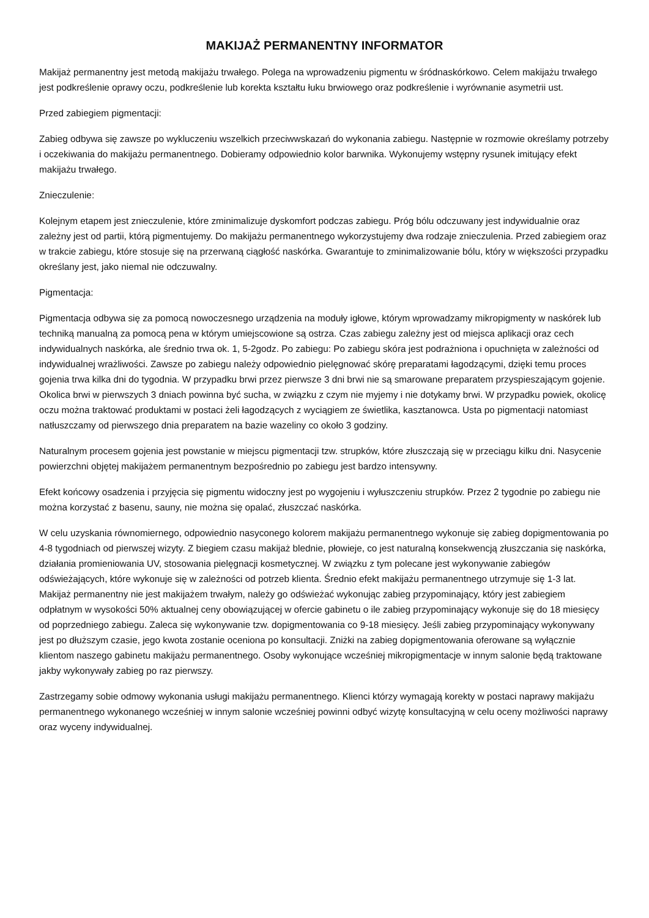MAKIJAŻ PERMANENTNY INFORMATOR
Makijaż permanentny jest metodą makijażu trwałego. Polega na wprowadzeniu pigmentu w śródnaskórkowo. Celem makijażu trwałego jest podkreślenie oprawy oczu, podkreślenie lub korekta kształtu łuku brwiowego oraz podkreślenie i wyrównanie asymetrii ust.
Przed zabiegiem pigmentacji:
Zabieg odbywa się zawsze po wykluczeniu wszelkich przeciwwskazań do wykonania zabiegu. Następnie w rozmowie określamy potrzeby i oczekiwania do makijażu permanentnego. Dobieramy odpowiednio kolor barwnika. Wykonujemy wstępny rysunek imitujący efekt makijażu trwałego.
Znieczulenie:
Kolejnym etapem jest znieczulenie, które zminimalizuje dyskomfort podczas zabiegu. Próg bólu odczuwany jest indywidualnie oraz zależny jest od partii, którą pigmentujemy. Do makijażu permanentnego wykorzystujemy dwa rodzaje znieczulenia. Przed zabiegiem oraz w trakcie zabiegu, które stosuje się na przerwaną ciągłość naskórka. Gwarantuje to zminimalizowanie bólu, który w większości przypadku określany jest, jako niemal nie odczuwalny.
Pigmentacja:
Pigmentacja odbywa się za pomocą nowoczesnego urządzenia na moduły igłowe, którym wprowadzamy mikropigmenty w naskórek lub techniką manualną za pomocą pena w którym umiejscowione są ostrza. Czas zabiegu zależny jest od miejsca aplikacji oraz cech indywidualnych naskórka, ale średnio trwa ok. 1, 5-2godz. Po zabiegu: Po zabiegu skóra jest podrażniona i opuchnięta w zależności od indywidualnej wrażliwości. Zawsze po zabiegu należy odpowiednio pielęgnować skórę preparatami łagodzącymi, dzięki temu proces gojenia trwa kilka dni do tygodnia. W przypadku brwi przez pierwsze 3 dni brwi nie są smarowane preparatem przyspieszającym gojenie. Okolica brwi w pierwszych 3 dniach powinna być sucha, w związku z czym nie myjemy i nie dotykamy brwi. W przypadku powiek, okolicę oczu można traktować produktami w postaci żeli łagodzących z wyciągiem ze świetlika, kasztanowca. Usta po pigmentacji natomiast natłuszczamy od pierwszego dnia preparatem na bazie wazeliny co około 3 godziny.
Naturalnym procesem gojenia jest powstanie w miejscu pigmentacji tzw. strupków, które złuszczają się w przeciągu kilku dni. Nasycenie powierzchni objętej makijażem permanentnym bezpośrednio po zabiegu jest bardzo intensywny.
Efekt końcowy osadzenia i przyjęcia się pigmentu widoczny jest po wygojeniu i wyłuszczeniu strupków. Przez 2 tygodnie po zabiegu nie można korzystać z basenu, sauny, nie można się opalać, złuszczać naskórka.
W celu uzyskania równomiernego, odpowiednio nasyconego kolorem makijażu permanentnego wykonuje się zabieg dopigmentowania po 4-8 tygodniach od pierwszej wizyty. Z biegiem czasu makijaż blednie, płowieje, co jest naturalną konsekwencją złuszczania się naskórka, działania promieniowania UV, stosowania pielęgnacji kosmetycznej. W związku z tym polecane jest wykonywanie zabiegów odświeżających, które wykonuje się w zależności od potrzeb klienta. Średnio efekt makijażu permanentnego utrzymuje się 1-3 lat. Makijaż permanentny nie jest makijażem trwałym, należy go odświeżać wykonując zabieg przypominający, który jest zabiegiem odpłatnym w wysokości 50% aktualnej ceny obowiązującej w ofercie gabinetu o ile zabieg przypominający wykonuje się do 18 miesięcy od poprzedniego zabiegu. Zaleca się wykonywanie tzw. dopigmentowania co 9-18 miesięcy. Jeśli zabieg przypominający wykonywany jest po dłuższym czasie, jego kwota zostanie oceniona po konsultacji. Zniżki na zabieg dopigmentowania oferowane są wyłącznie klientom naszego gabinetu makijażu permanentnego. Osoby wykonujące wcześniej mikropigmentacje w innym salonie będą traktowane jakby wykonywały zabieg po raz pierwszy.
Zastrzegamy sobie odmowy wykonania usługi makijażu permanentnego. Klienci którzy wymagają korekty w postaci naprawy makijażu permanentnego wykonanego wcześniej w innym salonie wcześniej powinni odbyć wizytę konsultacyjną w celu oceny możliwości naprawy oraz wyceny indywidualnej.